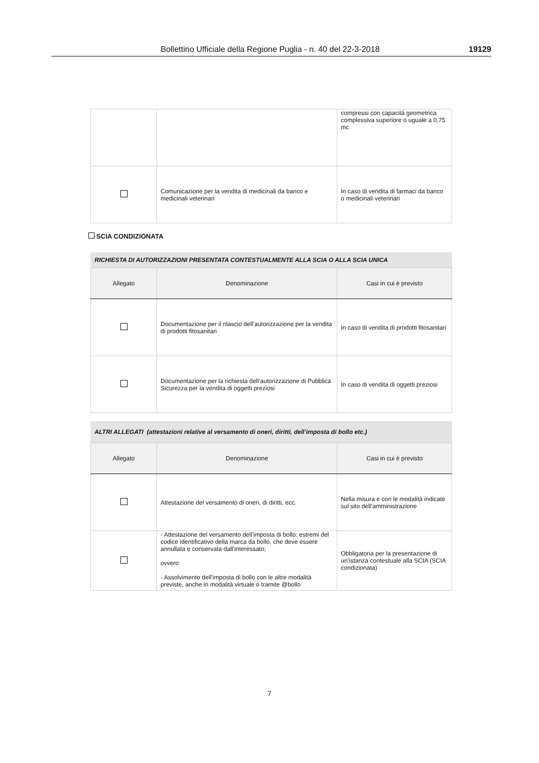Bollettino Ufficiale della Regione Puglia - n. 40 del 22-3-2018 19129
| | | compressi con capacità geometrica complessiva superiore o uguale a 0,75 mc |
| | Comunicazione per la vendita di medicinali da banco e medicinali veterinari | In caso di vendita di farmaci da banco o medicinali veterinari |
SCIA CONDIZIONATA
RICHIESTA DI AUTORIZZAZIONI PRESENTATA CONTESTUALMENTE ALLA SCIA O ALLA SCIA UNICA
| Allegato | Denominazione | Casi in cui è previsto |
| --- | --- | --- |
| | Documentazione per il rilascio dell’autorizzazione per la vendita di prodotti fitosanitari | In caso di vendita di prodotti fitosanitari |
| | Documentazione per la richiesta dell’autorizzazione di Pubblica Sicurezza per la vendita di oggetti preziosi | In caso di vendita di oggetti preziosi |
ALTRI ALLEGATI (attestazioni relative al versamento di oneri, diritti, dell’imposta di bollo etc.)
| Allegato | Denominazione | Casi in cui è previsto |
| --- | --- | --- |
| | Attestazione del versamento di oneri, di diritti, ecc. | Nella misura e con le modalità indicate sul sito dell’amministrazione |
| | - Attestazione del versamento dell’imposta di bollo: estremi del codice identificativo della marca da bollo, che deve essere annullata e conservata dall’interessato; ovvero - Assolvimento dell’imposta di bollo con le altre modalità previste, anche in modalità virtuale o tramite @bollo | Obbligatoria per la presentazione di un’istanza contestuale alla SCIA (SCIA condizionata) |
7